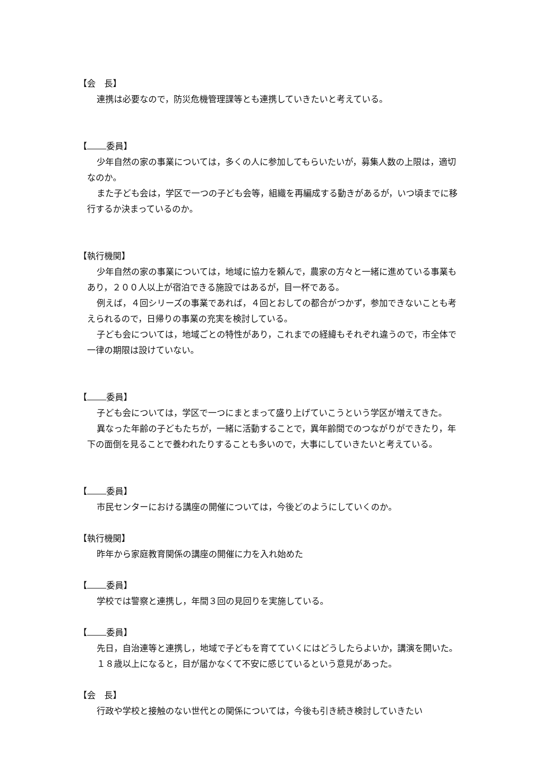【会　長】
連携は必要なので，防災危機管理課等とも連携していきたいと考えている。
【 委員】
少年自然の家の事業については，多くの人に参加してもらいたいが，募集人数の上限は，適切なのか。
また子ども会は，学区で一つの子ども会等，組織を再編成する動きがあるが，いつ頃までに移行するか決まっているのか。
【執行機関】
少年自然の家の事業については，地域に協力を頼んで，農家の方々と一緒に進めている事業もあり，２００人以上が宿泊できる施設ではあるが，目一杯である。
例えば，４回シリーズの事業であれば，４回とおしての都合がつかず，参加できないことも考えられるので，日帰りの事業の充実を検討している。
子ども会については，地域ごとの特性があり，これまでの経緯もそれぞれ違うので，市全体で一律の期限は設けていない。
【 委員】
子ども会については，学区で一つにまとまって盛り上げていこうという学区が増えてきた。
異なった年齢の子どもたちが，一緒に活動することで，異年齢間でのつながりができたり，年下の面倒を見ることで養われたりすることも多いので，大事にしていきたいと考えている。
【 委員】
市民センターにおける講座の開催については，今後どのようにしていくのか。
【執行機関】
昨年から家庭教育関係の講座の開催に力を入れ始めた
【 委員】
学校では警察と連携し，年間３回の見回りを実施している。
【 委員】
先日，自治連等と連携し，地域で子どもを育てていくにはどうしたらよいか，講演を開いた。
１８歳以上になると，目が届かなくて不安に感じているという意見があった。
【会　長】
行政や学校と接触のない世代との関係については，今後も引き続き検討していきたい